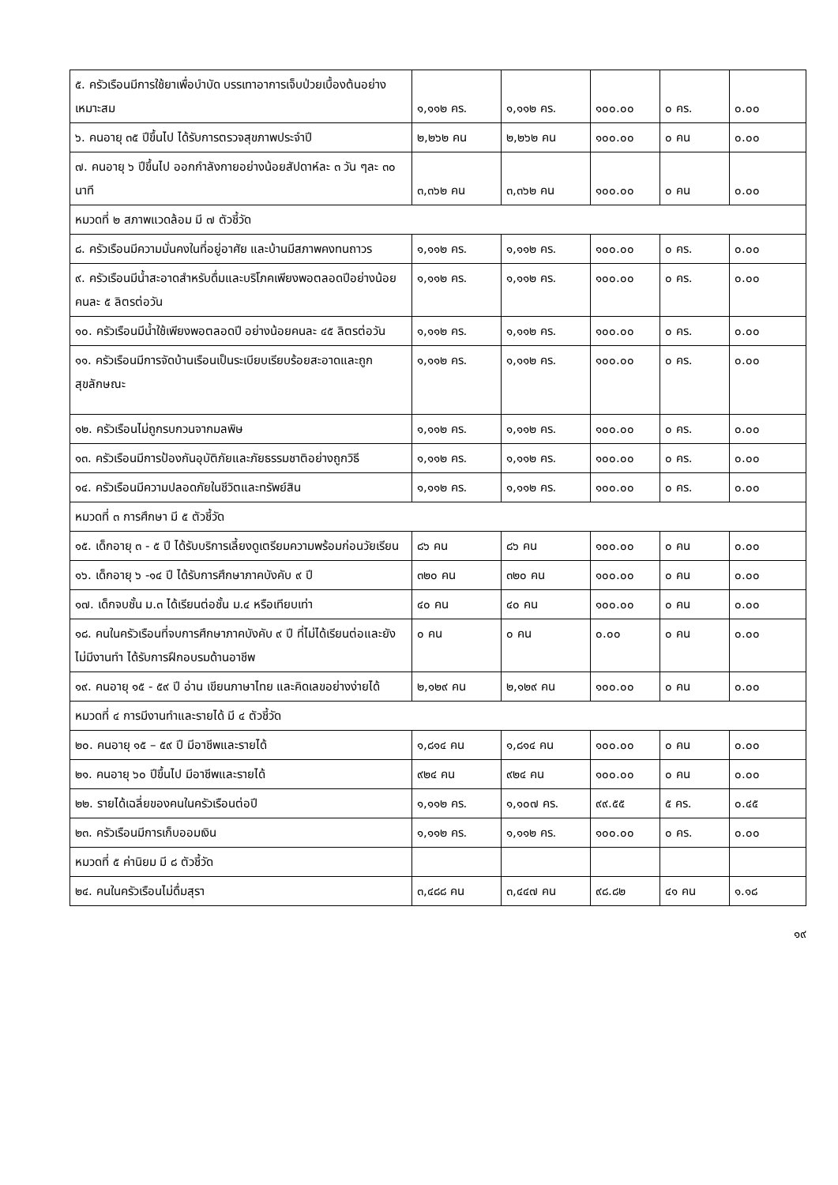| ๕. ครัวเรือนมีการใช้ยาเพื่อบำบัด บรรเทาอาการเจ็บป่วยเบื้องต้นอย่างเหมาะสม | ๑,๑๑๒ คร. | ๑,๑๑๒ คร. | ๑๐๐.๐๐ | ๐ คร. | ๐.๐๐ |
| ๖. คนอายุ ๓๕ ปีขึ้นไป ได้รับการตรวจสุขภาพประจำปี | ๒,๒๖๒ คน | ๒,๒๖๒ คน | ๑๐๐.๐๐ | ๐ คน | ๐.๐๐ |
| ๗. คนอายุ ๖ ปีขึ้นไป ออกกำลังกายอย่างน้อยสัปดาห์ละ ๓ วัน ๆละ ๓๐ นาที | ๓,๓๖๒ คน | ๓,๓๖๒ คน | ๑๐๐.๐๐ | ๐ คน | ๐.๐๐ |
| หมวดที่ ๒ สภาพแวดล้อม มี ๗ ตัวชี้วัด | | | | | |
| ๘. ครัวเรือนมีความมั่นคงในที่อยู่อาศัย และบ้านมีสภาพคงทนถาวร | ๑,๑๑๒ คร. | ๑,๑๑๒ คร. | ๑๐๐.๐๐ | ๐ คร. | ๐.๐๐ |
| ๙. ครัวเรือนมีน้ำสะอาดสำหรับดื่มและบริโภคเพียงพอตลอดปีอย่างน้อยคนละ ๕ ลิตรต่อวัน | ๑,๑๑๒ คร. | ๑,๑๑๒ คร. | ๑๐๐.๐๐ | ๐ คร. | ๐.๐๐ |
| ๑๐. ครัวเรือนมีน้ำใช้เพียงพอตลอดปี อย่างน้อยคนละ ๔๕ ลิตรต่อวัน | ๑,๑๑๒ คร. | ๑,๑๑๒ คร. | ๑๐๐.๐๐ | ๐ คร. | ๐.๐๐ |
| ๑๑. ครัวเรือนมีการจัดบ้านเรือนเป็นระเบียบเรียบร้อยสะอาดและถูกสุขลักษณะ | ๑,๑๑๒ คร. | ๑,๑๑๒ คร. | ๑๐๐.๐๐ | ๐ คร. | ๐.๐๐ |
| ๑๒. ครัวเรือนไม่ถูกรบกวนจากมลพิษ | ๑,๑๑๒ คร. | ๑,๑๑๒ คร. | ๑๐๐.๐๐ | ๐ คร. | ๐.๐๐ |
| ๑๓. ครัวเรือนมีการป้องกันอุบัติภัยและภัยธรรมชาติอย่างถูกวิธี | ๑,๑๑๒ คร. | ๑,๑๑๒ คร. | ๑๐๐.๐๐ | ๐ คร. | ๐.๐๐ |
| ๑๔. ครัวเรือนมีความปลอดภัยในชีวิตและทรัพย์สิน | ๑,๑๑๒ คร. | ๑,๑๑๒ คร. | ๑๐๐.๐๐ | ๐ คร. | ๐.๐๐ |
| หมวดที่ ๓ การศึกษา มี ๕ ตัวชี้วัด | | | | | |
| ๑๕. เด็กอายุ ๓ - ๕ ปี ได้รับบริการเลี้ยงดูเตรียมความพร้อมก่อนวัยเรียน | ๘๖ คน | ๘๖ คน | ๑๐๐.๐๐ | ๐ คน | ๐.๐๐ |
| ๑๖. เด็กอายุ ๖ -๑๔ ปี ได้รับการศึกษาภาคบังคับ ๙ ปี | ๓๒๐ คน | ๓๒๐ คน | ๑๐๐.๐๐ | ๐ คน | ๐.๐๐ |
| ๑๗. เด็กจบชั้น ม.๓ ได้เรียนต่อชั้น ม.๔ หรือเทียบเท่า | ๔๐ คน | ๔๐ คน | ๑๐๐.๐๐ | ๐ คน | ๐.๐๐ |
| ๑๘. คนในครัวเรือนที่จบการศึกษาภาคบังคับ ๙ ปี ที่ไม่ได้เรียนต่อและยังไม่มีงานทำ ได้รับการฝึกอบรมด้านอาชีพ | ๐ คน | ๐ คน | ๐.๐๐ | ๐ คน | ๐.๐๐ |
| ๑๙. คนอายุ ๑๕ - ๕๙ ปี อ่าน เขียนภาษาไทย และคิดเลขอย่างง่ายได้ | ๒,๑๒๙ คน | ๒,๑๒๙ คน | ๑๐๐.๐๐ | ๐ คน | ๐.๐๐ |
| หมวดที่ ๔ การมีงานทำและรายได้ มี ๔ ตัวชี้วัด | | | | | |
| ๒๐. คนอายุ ๑๕ – ๕๙ ปี มีอาชีพและรายได้ | ๑,๘๑๔ คน | ๑,๘๑๔ คน | ๑๐๐.๐๐ | ๐ คน | ๐.๐๐ |
| ๒๑. คนอายุ ๖๐ ปีขึ้นไป มีอาชีพและรายได้ | ๙๒๔ คน | ๙๒๔ คน | ๑๐๐.๐๐ | ๐ คน | ๐.๐๐ |
| ๒๒. รายได้เฉลี่ยของคนในครัวเรือนต่อปี | ๑,๑๑๒ คร. | ๑,๑๐๗ คร. | ๙๙.๕๕ | ๕ คร. | ๐.๔๕ |
| ๒๓. ครัวเรือนมีการเก็บออมเงิน | ๑,๑๑๒ คร. | ๑,๑๑๒ คร. | ๑๐๐.๐๐ | ๐ คร. | ๐.๐๐ |
| หมวดที่ ๕ ค่านิยม มี ๘ ตัวชี้วัด | | | | | |
| ๒๔. คนในครัวเรือนไม่ดื่มสุรา | ๓,๔๘๘ คน | ๓,๔๔๗ คน | ๙๘.๘๒ | ๔๑ คน | ๑.๑๘ |
๑๙